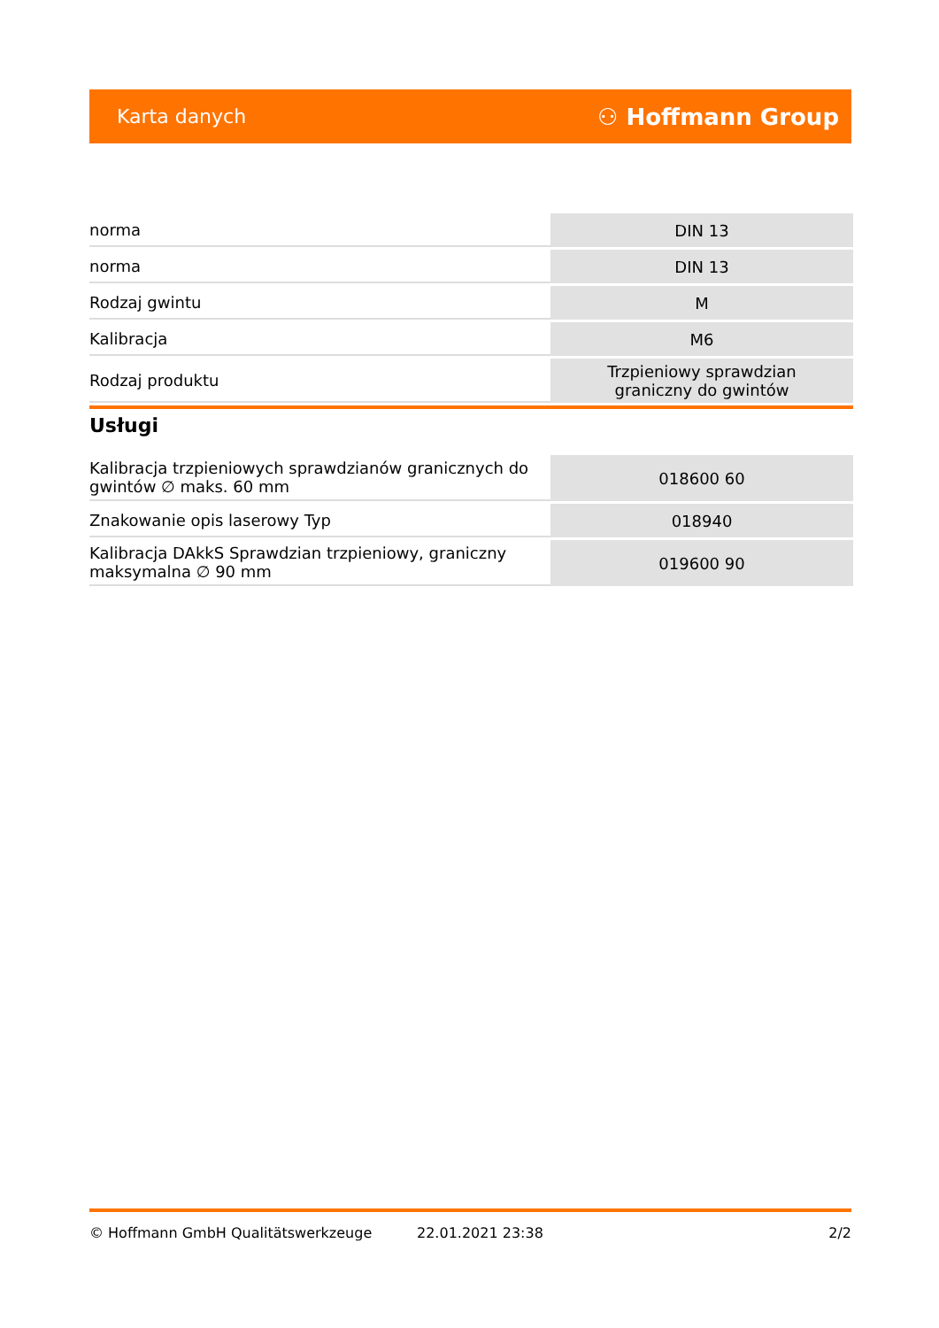Karta danych ⚇ Hoffmann Group
| norma | DIN 13 |
| norma | DIN 13 |
| Rodzaj gwintu | M |
| Kalibracja | M6 |
| Rodzaj produktu | Trzpieniowy sprawdzian graniczny do gwintów |
Usługi
| Kalibracja trzpieniowych sprawdzianów granicznych do gwintów ∅ maks. 60 mm | 018600 60 |
| Znakowanie opis laserowy Typ | 018940 |
| Kalibracja DAkkS Sprawdzian trzpieniowy, graniczny maksymalna ∅ 90 mm | 019600 90 |
© Hoffmann GmbH Qualitätswerkzeuge 22.01.2021 23:38 2/2